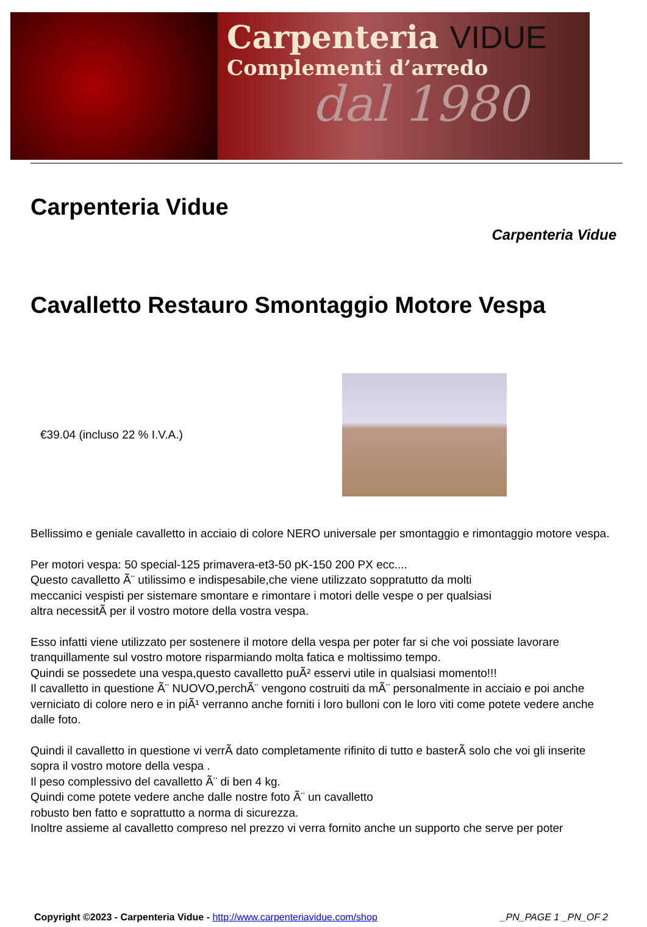Carpenteria VIDUE
Complementi d’arredo
dal 1980
Carpenteria Vidue
Carpenteria Vidue
Cavalletto Restauro Smontaggio Motore Vespa
€39.04 (incluso 22 % I.V.A.)
Bellissimo e geniale cavalletto in acciaio di colore NERO universale per smontaggio e rimontaggio motore vespa.
Per motori vespa: 50 special-125 primavera-et3-50 pK-150 200 PX ecc....
Questo cavalletto Ã¨ utilissimo e indispesabile,che viene utilizzato soppratutto da molti
meccanici vespisti per sistemare smontare e rimontare i motori delle vespe o per qualsiasi
altra necessitÃ per il vostro motore della vostra vespa.
Esso infatti viene utilizzato per sostenere il motore della vespa per poter far si che voi possiate lavorare tranquillamente sul vostro motore risparmiando molta fatica e moltissimo tempo.
Quindi se possedete una vespa,questo cavalletto puÃ² esservi utile in qualsiasi momento!!!
Il cavalletto in questione Ã¨ NUOVO,perchÃ¨ vengono costruiti da mÃ¨ personalmente in acciaio e poi anche verniciato di colore nero e in piÃ¹ verranno anche forniti i loro bulloni con le loro viti come potete vedere anche dalle foto.
Quindi il cavalletto in questione vi verrÃ dato completamente rifinito di tutto e basterÃ solo che voi gli inserite sopra il vostro motore della vespa .
Il peso complessivo del cavalletto Ã¨ di ben 4 kg.
Quindi come potete vedere anche dalle nostre foto Ã¨ un cavalletto
robusto ben fatto e soprattutto a norma di sicurezza.
Inoltre assieme al cavalletto compreso nel prezzo vi verra fornito anche un supporto che serve per poter
Copyright ©2023 - Carpenteria Vidue - http://www.carpenteriavidue.com/shop
_PN_PAGE 1 _PN_OF 2